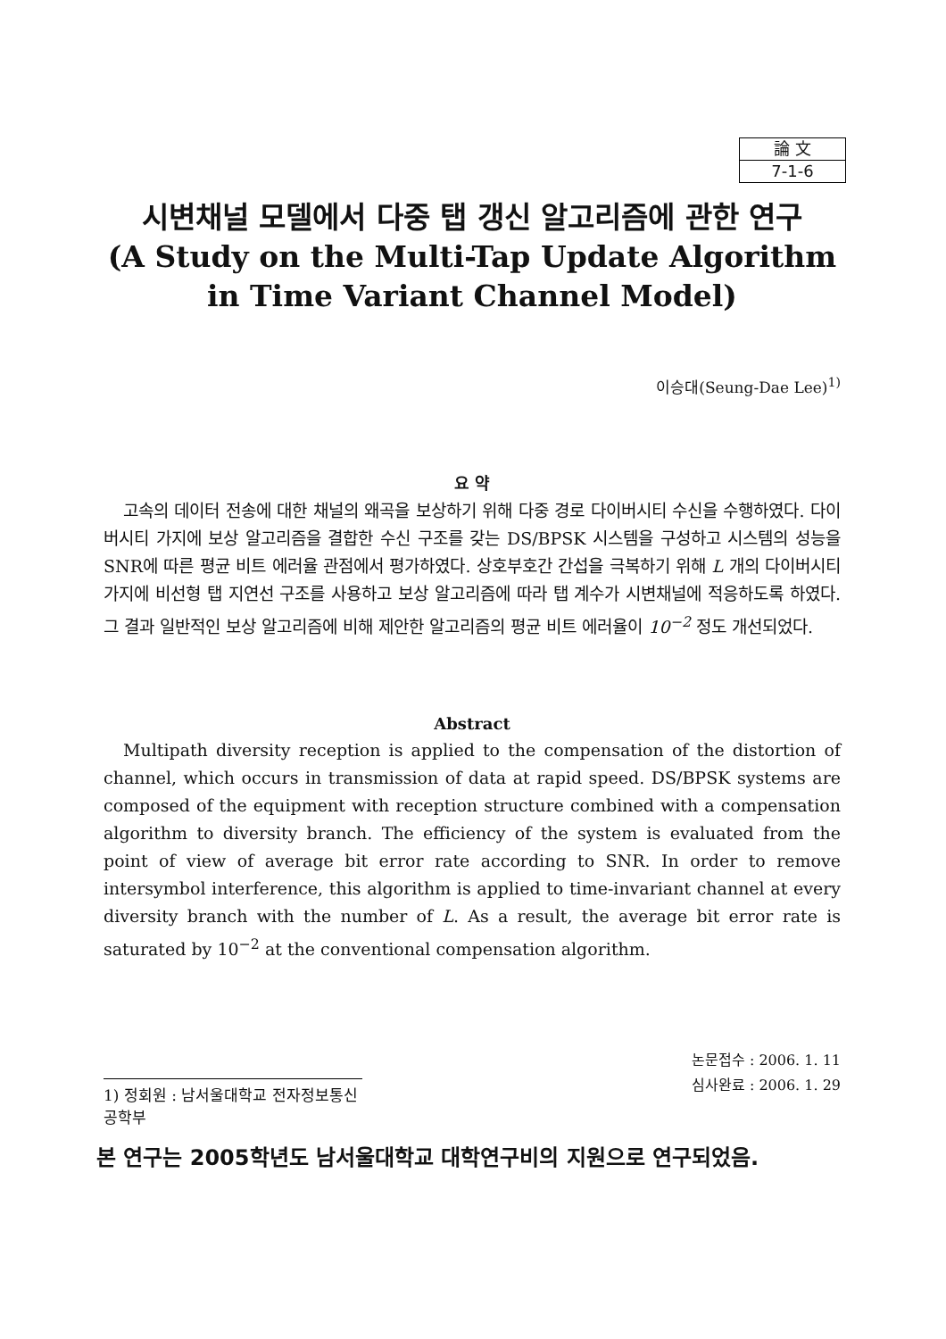論 文
7-1-6
시변채널 모델에서 다중 탭 갱신 알고리즘에 관한 연구
(A Study on the Multi-Tap Update Algorithm
in Time Variant Channel Model)
이승대(Seung-Dae Lee)<sup>1)</sup>
요 약
고속의 데이터 전송에 대한 채널의 왜곡을 보상하기 위해 다중 경로 다이버시티 수신을 수행하였다. 다이버시티 가지에 보상 알고리즘을 결합한 수신 구조를 갖는 DS/BPSK 시스템을 구성하고 시스템의 성능을 SNR에 따른 평균 비트 에러율 관점에서 평가하였다. 상호부호간 간섭을 극복하기 위해 L 개의 다이버시티 가지에 비선형 탭 지연선 구조를 사용하고 보상 알고리즘에 따라 탭 계수가 시변채널에 적응하도록 하였다. 그 결과 일반적인 보상 알고리즘에 비해 제안한 알고리즘의 평균 비트 에러율이 10<sup>−2</sup> 정도 개선되었다.
Abstract
Multipath diversity reception is applied to the compensation of the distortion of channel, which occurs in transmission of data at rapid speed. DS/BPSK systems are composed of the equipment with reception structure combined with a compensation algorithm to diversity branch. The efficiency of the system is evaluated from the point of view of average bit error rate according to SNR. In order to remove intersymbol interference, this algorithm is applied to time-invariant channel at every diversity branch with the number of L. As a result, the average bit error rate is saturated by 10<sup>−2</sup> at the conventional compensation algorithm.
논문접수 : 2006. 1. 11
심사완료 : 2006. 1. 29
1) 정회원 : 남서울대학교 전자정보통신공학부
본 연구는 2005학년도 남서울대학교 대학연구비의 지원으로 연구되었음.